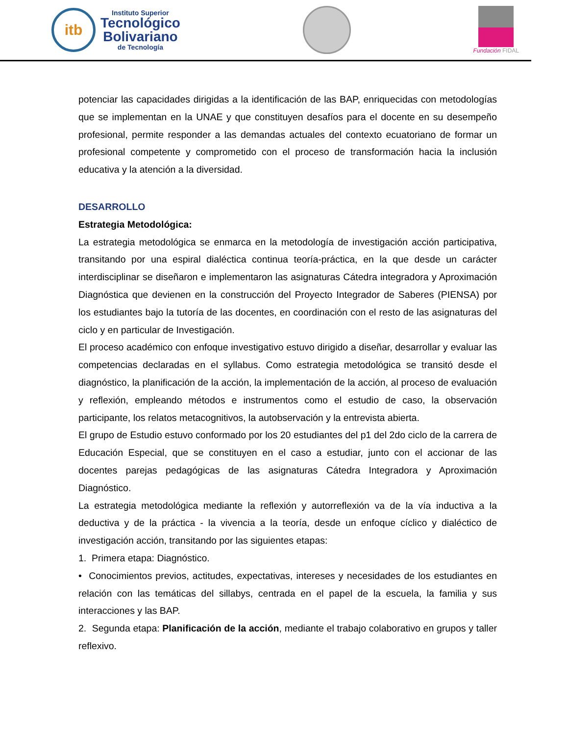itb
Instituto Superior
Tecnológico
Bolivariano
de Tecnología
Fundación FIDAL
potenciar las capacidades dirigidas a la identificación de las BAP, enriquecidas con metodologías que se implementan en la UNAE y que constituyen desafíos para el docente en su desempeño profesional, permite responder a las demandas actuales del contexto ecuatoriano de formar un profesional competente y comprometido con el proceso de transformación hacia la inclusión educativa y la atención a la diversidad.
DESARROLLO
Estrategia Metodológica:
La estrategia metodológica se enmarca en la metodología de investigación acción participativa, transitando por una espiral dialéctica continua teoría-práctica, en la que desde un carácter interdisciplinar se diseñaron e implementaron las asignaturas Cátedra integradora y Aproximación Diagnóstica que devienen en la construcción del Proyecto Integrador de Saberes (PIENSA) por los estudiantes bajo la tutoría de las docentes, en coordinación con el resto de las asignaturas del ciclo y en particular de Investigación.
El proceso académico con enfoque investigativo estuvo dirigido a diseñar, desarrollar y evaluar las competencias declaradas en el syllabus. Como estrategia metodológica se transitó desde el diagnóstico, la planificación de la acción, la implementación de la acción, al proceso de evaluación y reflexión, empleando métodos e instrumentos como el estudio de caso, la observación participante, los relatos metacognitivos, la autobservación y la entrevista abierta.
El grupo de Estudio estuvo conformado por los 20 estudiantes del p1 del 2do ciclo de la carrera de Educación Especial, que se constituyen en el caso a estudiar, junto con el accionar de las docentes parejas pedagógicas de las asignaturas Cátedra Integradora y Aproximación Diagnóstico.
La estrategia metodológica mediante la reflexión y autorreflexión va de la vía inductiva a la deductiva y de la práctica - la vivencia a la teoría, desde un enfoque cíclico y dialéctico de investigación acción, transitando por las siguientes etapas:
1. Primera etapa: Diagnóstico.
• Conocimientos previos, actitudes, expectativas, intereses y necesidades de los estudiantes en relación con las temáticas del sillabys, centrada en el papel de la escuela, la familia y sus interacciones y las BAP.
2. Segunda etapa: Planificación de la acción, mediante el trabajo colaborativo en grupos y taller reflexivo.